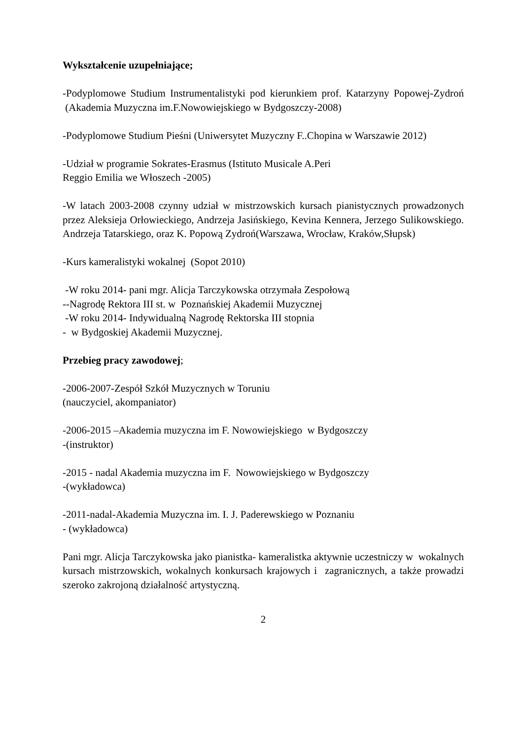Wykształcenie uzupełniające;
-Podyplomowe Studium Instrumentalistyki pod kierunkiem prof. Katarzyny Popowej-Zydroń (Akademia Muzyczna im.F.Nowowiejskiego w Bydgoszczy-2008)
-Podyplomowe Studium Pieśni (Uniwersytet Muzyczny F..Chopina w Warszawie 2012)
-Udział w programie Sokrates-Erasmus (Istituto Musicale A.Peri
Reggio Emilia we Włoszech -2005)
-W latach 2003-2008 czynny udział w mistrzowskich kursach pianistycznych prowadzonych przez Aleksieja Orłowieckiego, Andrzeja Jasińskiego, Kevina Kennera, Jerzego Sulikowskiego. Andrzeja Tatarskiego, oraz K. Popową Zydroń(Warszawa, Wrocław, Kraków,Słupsk)
-Kurs kameralistyki wokalnej (Sopot 2010)
-W roku 2014- pani mgr. Alicja Tarczykowska otrzymała Zespołową
--Nagrodę Rektora III st. w Poznańskiej Akademii Muzycznej
-W roku 2014- Indywidualną Nagrodę Rektorska III stopnia
- w Bydgoskiej Akademii Muzycznej.
Przebieg pracy zawodowej;
-2006-2007-Zespół Szkół Muzycznych w Toruniu
(nauczyciel, akompaniator)
-2006-2015 –Akademia muzyczna im F. Nowowiejskiego w Bydgoszczy
-(instruktor)
-2015 - nadal Akademia muzyczna im F. Nowowiejskiego w Bydgoszczy
-(wykładowca)
-2011-nadal-Akademia Muzyczna im. I. J. Paderewskiego w Poznaniu
- (wykładowca)
Pani mgr. Alicja Tarczykowska jako pianistka- kameralistka aktywnie uczestniczy w wokalnych kursach mistrzowskich, wokalnych konkursach krajowych i zagranicznych, a także prowadzi szeroko zakrojoną działalność artystyczną.
2